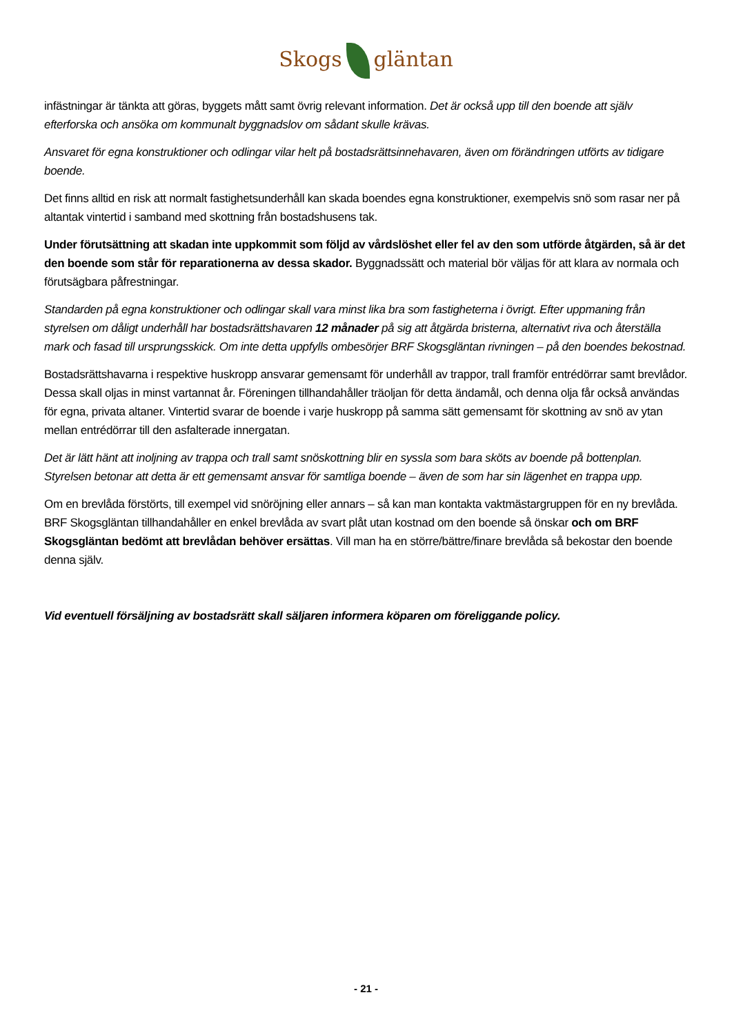Skogs gläntan
infästningar är tänkta att göras, byggets mått samt övrig relevant information. Det är också upp till den boende att själv efterforska och ansöka om kommunalt byggnadslov om sådant skulle krävas.
Ansvaret för egna konstruktioner och odlingar vilar helt på bostadsrättsinnehavaren, även om förändringen utförts av tidigare boende.
Det finns alltid en risk att normalt fastighetsunderhåll kan skada boendes egna konstruktioner, exempelvis snö som rasar ner på altantak vintertid i samband med skottning från bostadshusens tak.
Under förutsättning att skadan inte uppkommit som följd av vårdslöshet eller fel av den som utförde åtgärden, så är det den boende som står för reparationerna av dessa skador. Byggnadssätt och material bör väljas för att klara av normala och förutsägbara påfrestningar.
Standarden på egna konstruktioner och odlingar skall vara minst lika bra som fastigheterna i övrigt. Efter uppmaning från styrelsen om dåligt underhåll har bostadsrättshavaren 12 månader på sig att åtgärda bristerna, alternativt riva och återställa mark och fasad till ursprungsskick. Om inte detta uppfylls ombesörjer BRF Skogsgläntan rivningen – på den boendes bekostnad.
Bostadsrättshavarna i respektive huskropp ansvarar gemensamt för underhåll av trappor, trall framför entrédörrar samt brevlådor. Dessa skall oljas in minst vartannat år. Föreningen tillhandahåller träoljan för detta ändamål, och denna olja får också användas för egna, privata altaner. Vintertid svarar de boende i varje huskropp på samma sätt gemensamt för skottning av snö av ytan mellan entrédörrar till den asfalterade innergatan.
Det är lätt hänt att inoljning av trappa och trall samt snöskottning blir en syssla som bara sköts av boende på bottenplan. Styrelsen betonar att detta är ett gemensamt ansvar för samtliga boende – även de som har sin lägenhet en trappa upp.
Om en brevlåda förstörts, till exempel vid snöröjning eller annars – så kan man kontakta vaktmästargruppen för en ny brevlåda. BRF Skogsgläntan tillhandahåller en enkel brevlåda av svart plåt utan kostnad om den boende så önskar och om BRF Skogsgläntan bedömt att brevlådan behöver ersättas. Vill man ha en större/bättre/finare brevlåda så bekostar den boende denna själv.
Vid eventuell försäljning av bostadsrätt skall säljaren informera köparen om föreliggande policy.
- 21 -